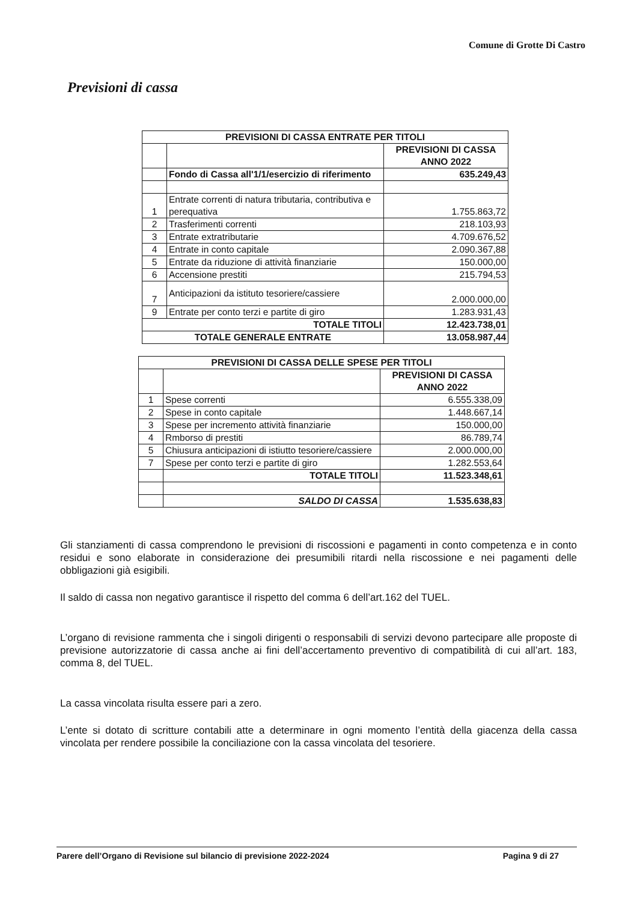Comune di Grotte Di Castro
Previsioni di cassa
| PREVISIONI DI CASSA ENTRATE PER TITOLI | | |
| --- | --- | --- |
| | | PREVISIONI DI CASSA ANNO 2022 |
| | Fondo di Cassa all'1/1/esercizio di riferimento | 635.249,43 |
| 1 | Entrate correnti di natura tributaria, contributiva e perequativa | 1.755.863,72 |
| 2 | Trasferimenti correnti | 218.103,93 |
| 3 | Entrate extratributarie | 4.709.676,52 |
| 4 | Entrate in conto capitale | 2.090.367,88 |
| 5 | Entrate da riduzione di attività finanziarie | 150.000,00 |
| 6 | Accensione prestiti | 215.794,53 |
| 7 | Anticipazioni da istituto tesoriere/cassiere | 2.000.000,00 |
| 9 | Entrate per conto terzi e partite di giro | 1.283.931,43 |
| TOTALE TITOLI | | 12.423.738,01 |
| TOTALE GENERALE ENTRATE | | 13.058.987,44 |
| PREVISIONI DI CASSA DELLE SPESE PER TITOLI | | |
| --- | --- | --- |
| | | PREVISIONI DI CASSA ANNO 2022 |
| 1 | Spese correnti | 6.555.338,09 |
| 2 | Spese in conto capitale | 1.448.667,14 |
| 3 | Spese per incremento attività finanziarie | 150.000,00 |
| 4 | Rmborso di prestiti | 86.789,74 |
| 5 | Chiusura anticipazioni di istiutto tesoriere/cassiere | 2.000.000,00 |
| 7 | Spese per conto terzi e partite di giro | 1.282.553,64 |
| | TOTALE TITOLI | 11.523.348,61 |
| | SALDO DI CASSA | 1.535.638,83 |
Gli stanziamenti di cassa comprendono le previsioni di riscossioni e pagamenti in conto competenza e in conto residui e sono elaborate in considerazione dei presumibili ritardi nella riscossione e nei pagamenti delle obbligazioni già esigibili.
Il saldo di cassa non negativo garantisce il rispetto del comma 6 dell’art.162 del TUEL.
L’organo di revisione rammenta che i singoli dirigenti o responsabili di servizi devono partecipare alle proposte di previsione autorizzatorie di cassa anche ai fini dell’accertamento preventivo di compatibilità di cui all’art. 183, comma 8, del TUEL.
La cassa vincolata risulta essere pari a zero.
L’ente si dotato di scritture contabili atte a determinare in ogni momento l’entità della giacenza della cassa vincolata per rendere possibile la conciliazione con la cassa vincolata del tesoriere.
Parere dell’Organo di Revisione sul bilancio di previsione 2022-2024 Pagina 9 di 27